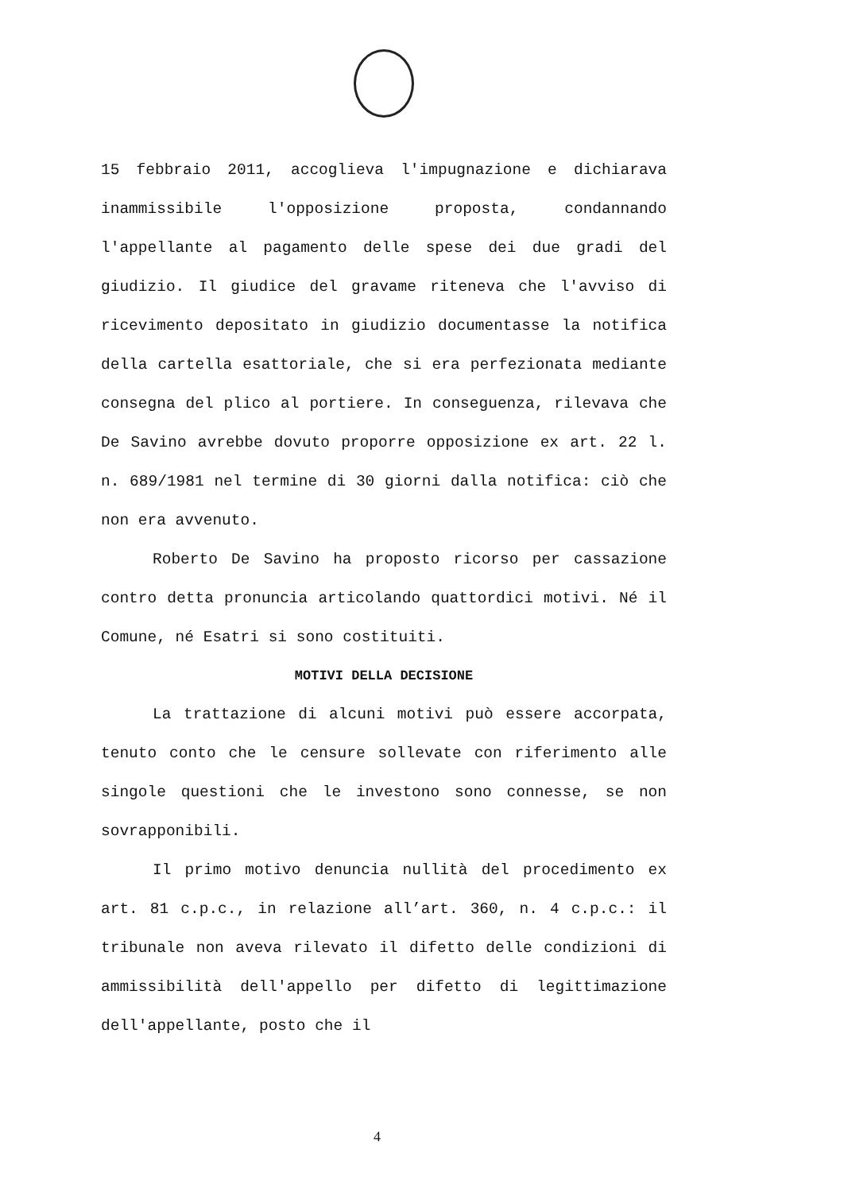15 febbraio 2011, accoglieva l'impugnazione e dichiarava inammissibile l'opposizione proposta, condannando l'appellante al pagamento delle spese dei due gradi del giudizio. Il giudice del gravame riteneva che l'avviso di ricevimento depositato in giudizio documentasse la notifica della cartella esattoriale, che si era perfezionata mediante consegna del plico al portiere. In conseguenza, rilevava che De Savino avrebbe dovuto proporre opposizione ex art. 22 l. n. 689/1981 nel termine di 30 giorni dalla notifica: ciò che non era avvenuto.
Roberto De Savino ha proposto ricorso per cassazione contro detta pronuncia articolando quattordici motivi. Né il Comune, né Esatri si sono costituiti.
MOTIVI DELLA DECISIONE
La trattazione di alcuni motivi può essere accorpata, tenuto conto che le censure sollevate con riferimento alle singole questioni che le investono sono connesse, se non sovrapponibili.
Il primo motivo denuncia nullità del procedimento ex art. 81 c.p.c., in relazione all’art. 360, n. 4 c.p.c.: il tribunale non aveva rilevato il difetto delle condizioni di ammissibilità dell'appello per difetto di legittimazione dell'appellante, posto che il
4